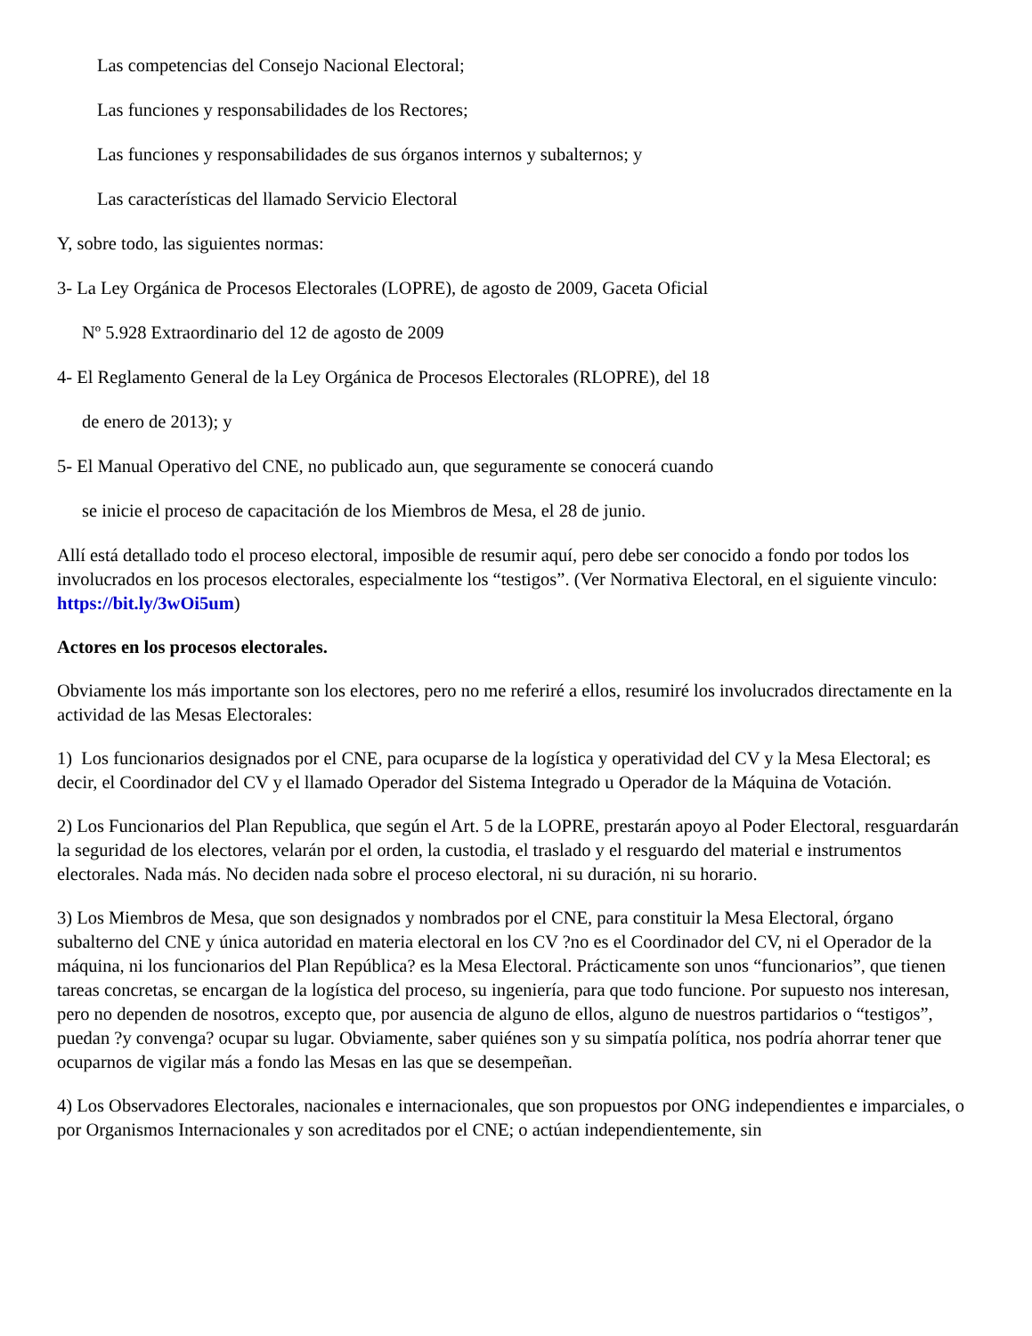Las competencias del Consejo Nacional Electoral;
Las funciones y responsabilidades de los Rectores;
Las funciones y responsabilidades de sus órganos internos y subalternos; y
Las características del llamado Servicio Electoral
Y, sobre todo, las siguientes normas:
3- La Ley Orgánica de Procesos Electorales (LOPRE), de agosto de 2009, Gaceta Oficial
Nº 5.928 Extraordinario del 12 de agosto de 2009
4- El Reglamento General de la Ley Orgánica de Procesos Electorales (RLOPRE), del 18
de enero de 2013); y
5- El Manual Operativo del CNE, no publicado aun, que seguramente se conocerá cuando
se inicie el proceso de capacitación de los Miembros de Mesa, el 28 de junio.
Allí está detallado todo el proceso electoral, imposible de resumir aquí, pero debe ser conocido a fondo por todos los involucrados en los procesos electorales, especialmente los “testigos”. (Ver Normativa Electoral, en el siguiente vinculo: https://bit.ly/3wOi5um)
Actores en los procesos electorales.
Obviamente los más importante son los electores, pero no me referiré a ellos, resumiré los involucrados directamente en la actividad de las Mesas Electorales:
1) Los funcionarios designados por el CNE, para ocuparse de la logística y operatividad del CV y la Mesa Electoral; es decir, el Coordinador del CV y el llamado Operador del Sistema Integrado u Operador de la Máquina de Votación.
2) Los Funcionarios del Plan Republica, que según el Art. 5 de la LOPRE, prestarán apoyo al Poder Electoral, resguardarán la seguridad de los electores, velarán por el orden, la custodia, el traslado y el resguardo del material e instrumentos electorales. Nada más. No deciden nada sobre el proceso electoral, ni su duración, ni su horario.
3) Los Miembros de Mesa, que son designados y nombrados por el CNE, para constituir la Mesa Electoral, órgano subalterno del CNE y única autoridad en materia electoral en los CV ?no es el Coordinador del CV, ni el Operador de la máquina, ni los funcionarios del Plan República? es la Mesa Electoral. Prácticamente son unos “funcionarios”, que tienen tareas concretas, se encargan de la logística del proceso, su ingeniería, para que todo funcione. Por supuesto nos interesan, pero no dependen de nosotros, excepto que, por ausencia de alguno de ellos, alguno de nuestros partidarios o “testigos”, puedan ?y convenga? ocupar su lugar. Obviamente, saber quiénes son y su simpatía política, nos podría ahorrar tener que ocuparnos de vigilar más a fondo las Mesas en las que se desempeñan.
4) Los Observadores Electorales, nacionales e internacionales, que son propuestos por ONG independientes e imparciales, o por Organismos Internacionales y son acreditados por el CNE; o actúan independientemente, sin